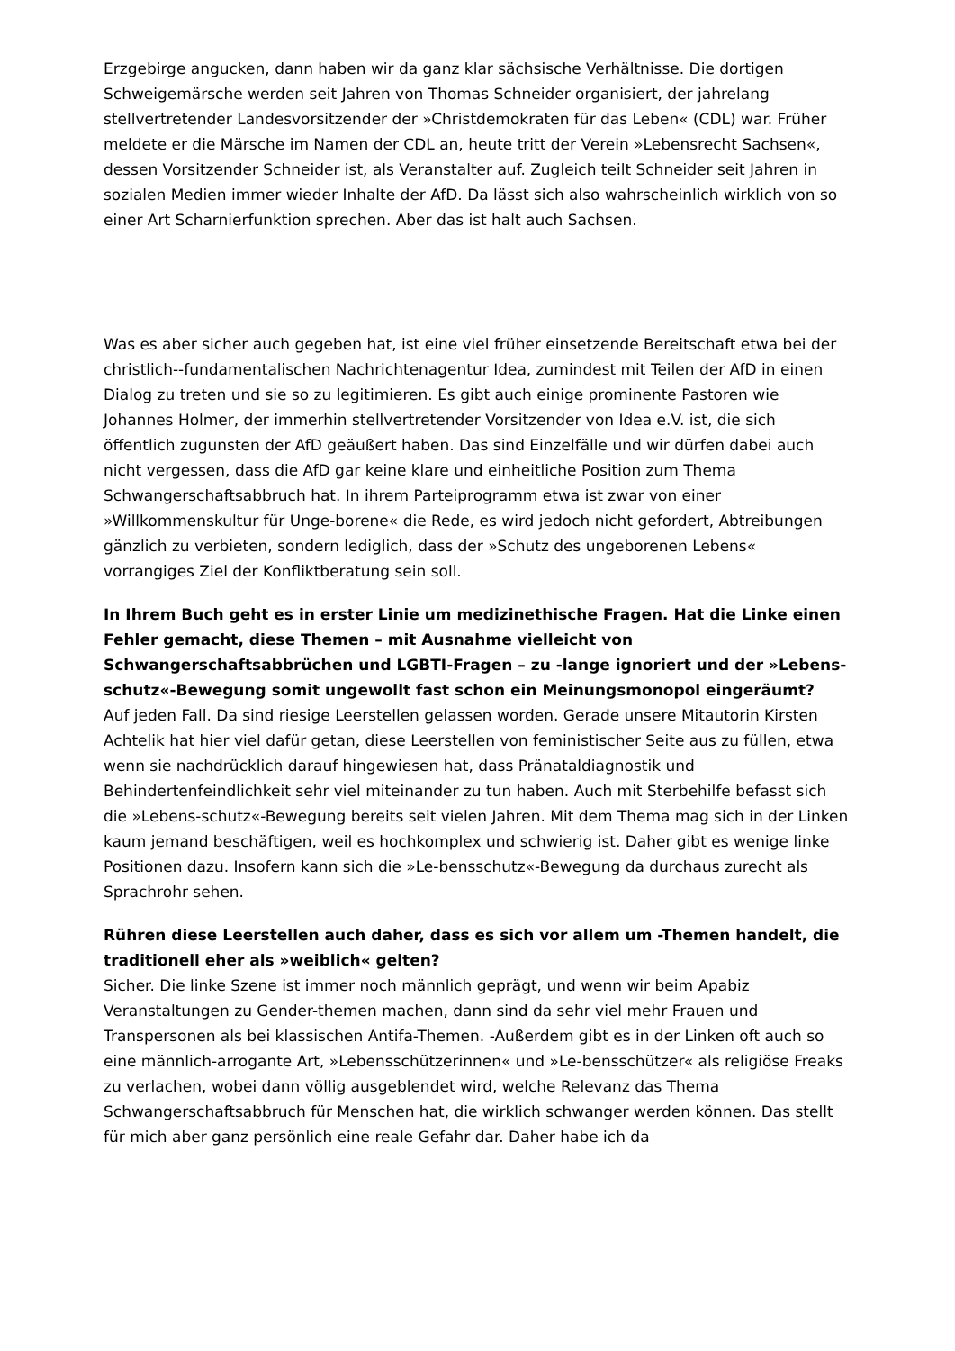Erzgebirge angucken, dann haben wir da ganz klar sächsische Verhältnisse. Die dortigen Schweigemärsche werden seit Jahren von Thomas Schneider organisiert, der jahrelang stellvertretender Landesvorsitzender der »Christdemokraten für das Leben« (CDL) war. Früher meldete er die Märsche im Namen der CDL an, heute tritt der Verein »Lebensrecht Sachsen«, dessen Vorsitzender Schneider ist, als Veranstalter auf. Zugleich teilt Schneider seit Jahren in sozialen Medien immer wieder Inhalte der AfD. Da lässt sich also wahrscheinlich wirklich von so einer Art Scharnierfunktion sprechen. Aber das ist halt auch Sachsen.
Was es aber sicher auch gegeben hat, ist eine viel früher einsetzende Bereitschaft etwa bei der christlich--fundamentalischen Nachrichtenagentur Idea, zumindest mit Teilen der AfD in einen Dialog zu treten und sie so zu legitimieren. Es gibt auch einige prominente Pastoren wie Johannes Holmer, der immerhin stellvertretender Vorsitzender von Idea e.V. ist, die sich öffentlich zugunsten der AfD geäußert haben. Das sind Einzelfälle und wir dürfen dabei auch nicht vergessen, dass die AfD gar keine klare und einheitliche Position zum Thema Schwangerschaftsabbruch hat. In ihrem Parteiprogramm etwa ist zwar von einer »Willkommenskultur für Unge-borene« die Rede, es wird jedoch nicht gefordert, Abtreibungen gänzlich zu verbieten, sondern lediglich, dass der »Schutz des ungeborenen Lebens« vorrangiges Ziel der Konfliktberatung sein soll.
In Ihrem Buch geht es in erster Linie um medizinethische Fragen. Hat die Linke einen Fehler gemacht, diese Themen – mit Ausnahme vielleicht von Schwangerschaftsabbrüchen und LGBTI-Fragen – zu -lange ignoriert und der »Lebens-schutz«-Bewegung somit ungewollt fast schon ein Meinungsmonopol eingeräumt?
Auf jeden Fall. Da sind riesige Leerstellen gelassen worden. Gerade unsere Mitautorin Kirsten Achtelik hat hier viel dafür getan, diese Leerstellen von feministischer Seite aus zu füllen, etwa wenn sie nachdrücklich darauf hingewiesen hat, dass Pränataldiagnostik und Behindertenfeindlichkeit sehr viel miteinander zu tun haben. Auch mit Sterbehilfe befasst sich die »Lebens-schutz«-Bewegung bereits seit vielen Jahren. Mit dem Thema mag sich in der Linken kaum jemand beschäftigen, weil es hochkomplex und schwierig ist. Daher gibt es wenige linke Positionen dazu. Insofern kann sich die »Le-bensschutz«-Bewegung da durchaus zurecht als Sprachrohr sehen.
Rühren diese Leerstellen auch daher, dass es sich vor allem um -Themen handelt, die traditionell eher als »weiblich« gelten?
Sicher. Die linke Szene ist immer noch männlich geprägt, und wenn wir beim Apabiz Veranstaltungen zu Gender-themen machen, dann sind da sehr viel mehr Frauen und Transpersonen als bei klassischen Antifa-Themen. -Außerdem gibt es in der Linken oft auch so eine männlich-arrogante Art, »Lebensschützerinnen« und »Le-bensschützer« als religiöse Freaks zu verlachen, wobei dann völlig ausgeblendet wird, welche Relevanz das Thema Schwangerschaftsabbruch für Menschen hat, die wirklich schwanger werden können. Das stellt für mich aber ganz persönlich eine reale Gefahr dar. Daher habe ich da